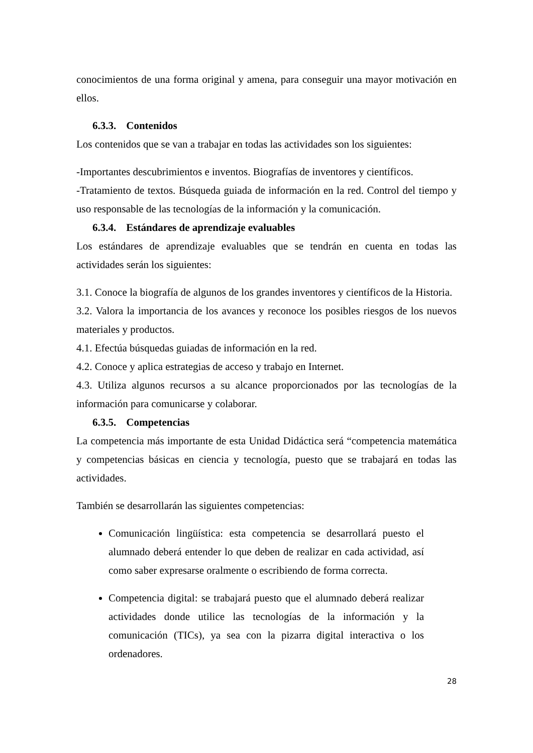conocimientos de una forma original y amena, para conseguir una mayor motivación en ellos.
6.3.3. Contenidos
Los contenidos que se van a trabajar en todas las actividades son los siguientes:
-Importantes descubrimientos e inventos. Biografías de inventores y científicos.
-Tratamiento de textos. Búsqueda guiada de información en la red. Control del tiempo y uso responsable de las tecnologías de la información y la comunicación.
6.3.4. Estándares de aprendizaje evaluables
Los estándares de aprendizaje evaluables que se tendrán en cuenta en todas las actividades serán los siguientes:
3.1. Conoce la biografía de algunos de los grandes inventores y científicos de la Historia.
3.2. Valora la importancia de los avances y reconoce los posibles riesgos de los nuevos materiales y productos.
4.1. Efectúa búsquedas guiadas de información en la red.
4.2. Conoce y aplica estrategias de acceso y trabajo en Internet.
4.3. Utiliza algunos recursos a su alcance proporcionados por las tecnologías de la información para comunicarse y colaborar.
6.3.5. Competencias
La competencia más importante de esta Unidad Didáctica será “competencia matemática y competencias básicas en ciencia y tecnología, puesto que se trabajará en todas las actividades.
También se desarrollarán las siguientes competencias:
Comunicación lingüística: esta competencia se desarrollará puesto el alumnado deberá entender lo que deben de realizar en cada actividad, así como saber expresarse oralmente o escribiendo de forma correcta.
Competencia digital: se trabajará puesto que el alumnado deberá realizar actividades donde utilice las tecnologías de la información y la comunicación (TICs), ya sea con la pizarra digital interactiva o los ordenadores.
28